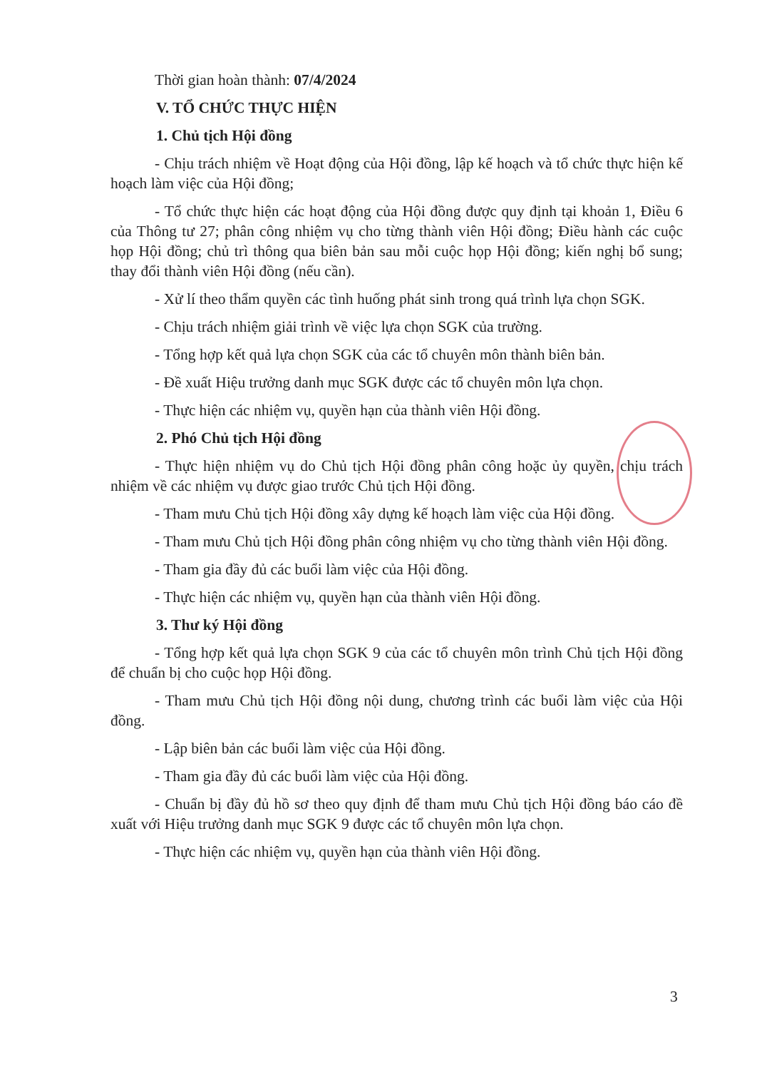Thời gian hoàn thành: 07/4/2024
V. TỔ CHỨC THỰC HIỆN
1. Chủ tịch Hội đồng
- Chịu trách nhiệm về Hoạt động của Hội đồng, lập kế hoạch và tổ chức thực hiện kế hoạch làm việc của Hội đồng;
- Tổ chức thực hiện các hoạt động của Hội đồng được quy định tại khoản 1, Điều 6 của Thông tư 27; phân công nhiệm vụ cho từng thành viên Hội đồng; Điều hành các cuộc họp Hội đồng; chủ trì thông qua biên bản sau mỗi cuộc họp Hội đồng; kiến nghị bổ sung; thay đổi thành viên Hội đồng (nếu cần).
- Xử lí theo thẩm quyền các tình huống phát sinh trong quá trình lựa chọn SGK.
- Chịu trách nhiệm giải trình về việc lựa chọn SGK của trường.
- Tổng hợp kết quả lựa chọn SGK của các tổ chuyên môn thành biên bản.
- Đề xuất Hiệu trưởng danh mục SGK được các tổ chuyên môn lựa chọn.
- Thực hiện các nhiệm vụ, quyền hạn của thành viên Hội đồng.
2. Phó Chủ tịch Hội đồng
- Thực hiện nhiệm vụ do Chủ tịch Hội đồng phân công hoặc ủy quyền, chịu trách nhiệm về các nhiệm vụ được giao trước Chủ tịch Hội đồng.
- Tham mưu Chủ tịch Hội đồng xây dựng kế hoạch làm việc của Hội đồng.
- Tham mưu Chủ tịch Hội đồng phân công nhiệm vụ cho từng thành viên Hội đồng.
- Tham gia đầy đủ các buổi làm việc của Hội đồng.
- Thực hiện các nhiệm vụ, quyền hạn của thành viên Hội đồng.
3. Thư ký Hội đồng
- Tổng hợp kết quả lựa chọn SGK 9 của các tổ chuyên môn trình Chủ tịch Hội đồng để chuẩn bị cho cuộc họp Hội đồng.
- Tham mưu Chủ tịch Hội đồng nội dung, chương trình các buổi làm việc của Hội đồng.
- Lập biên bản các buổi làm việc của Hội đồng.
- Tham gia đầy đủ các buổi làm việc của Hội đồng.
- Chuẩn bị đầy đủ hồ sơ theo quy định để tham mưu Chủ tịch Hội đồng báo cáo đề xuất với Hiệu trưởng danh mục SGK 9 được các tổ chuyên môn lựa chọn.
- Thực hiện các nhiệm vụ, quyền hạn của thành viên Hội đồng.
3